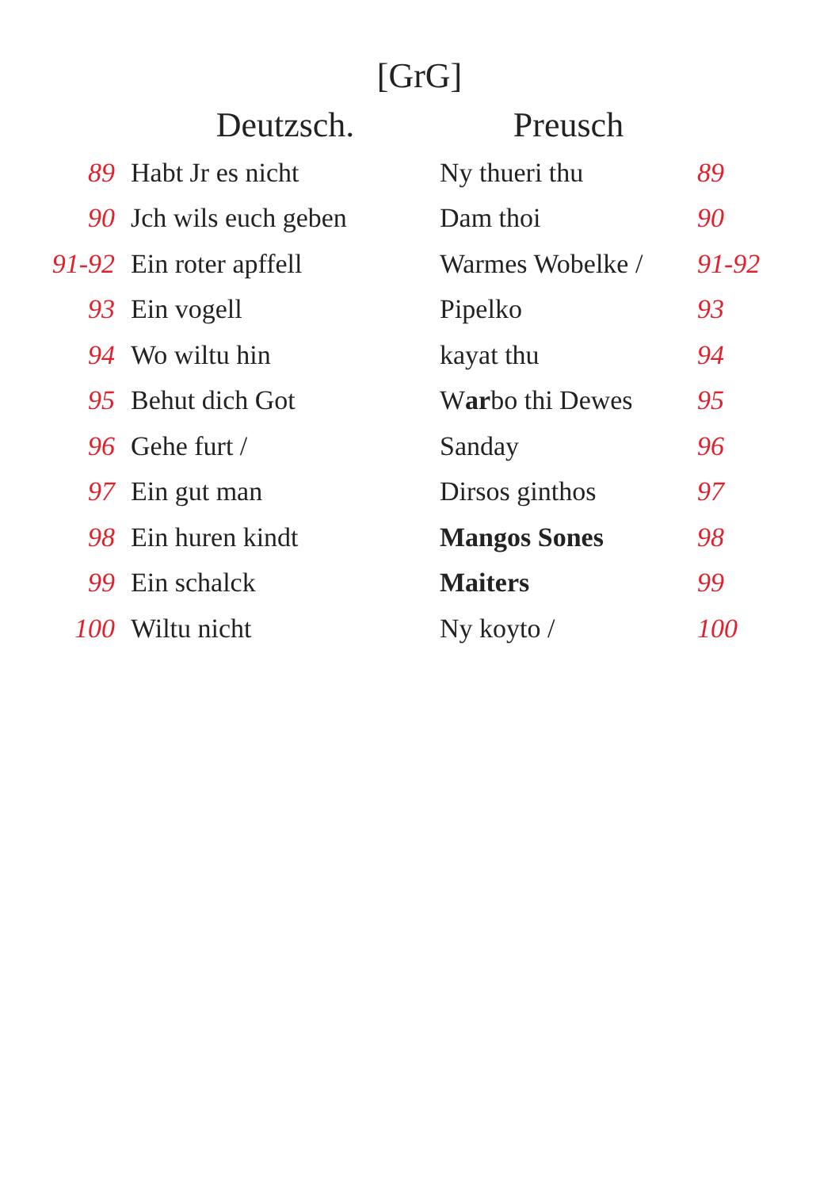[GrG]
| | Deutzsch. | Preusch | |
| --- | --- | --- | --- |
| 89 | Habt Jr es nicht | Ny thueri thu | 89 |
| 90 | Jch wils euch geben | Dam thoi | 90 |
| 91-92 | Ein roter apffell | Warmes Wobelke / | 91-92 |
| 93 | Ein vogell | Pipelko | 93 |
| 94 | Wo wiltu hin | kayat thu | 94 |
| 95 | Behut dich Got | W ar bo thi Dewes | 95 |
| 96 | Gehe furt / | Sanday | 96 |
| 97 | Ein gut man | Dirsos ginthos | 97 |
| 98 | Ein huren kindt | Mangos Sones | 98 |
| 99 | Ein schalck | Maiters | 99 |
| 100 | Wiltu nicht | Ny koyto / | 100 |